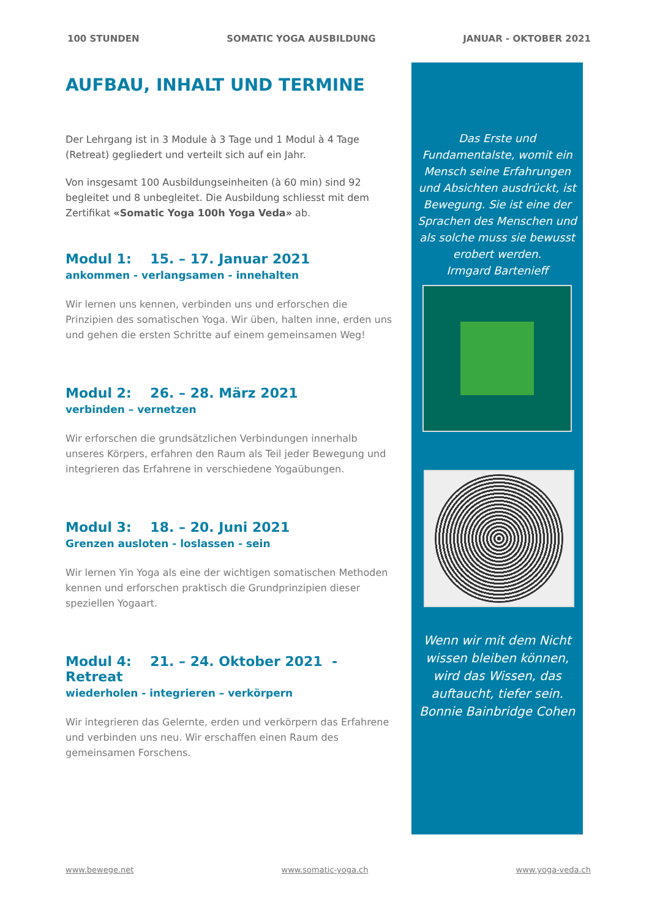100 STUNDEN SOMATIC YOGA AUSBILDUNG JANUAR - OKTOBER 2021
AUFBAU, INHALT UND TERMINE
Der Lehrgang ist in 3 Module à 3 Tage und 1 Modul à 4 Tage (Retreat) gegliedert und verteilt sich auf ein Jahr.
Von insgesamt 100 Ausbildungseinheiten (à 60 min) sind 92 begleitet und 8 unbegleitet. Die Ausbildung schliesst mit dem Zertifikat «Somatic Yoga 100h Yoga Veda» ab.
Modul 1: 15. – 17. Januar 2021
ankommen - verlangsamen - innehalten
Wir lernen uns kennen, verbinden uns und erforschen die Prinzipien des somatischen Yoga. Wir üben, halten inne, erden uns und gehen die ersten Schritte auf einem gemeinsamen Weg!
Modul 2: 26. – 28. März 2021
verbinden – vernetzen
Wir erforschen die grundsätzlichen Verbindungen innerhalb unseres Körpers, erfahren den Raum als Teil jeder Bewegung und integrieren das Erfahrene in verschiedene Yogaübungen.
Modul 3: 18. – 20. Juni 2021
Grenzen ausloten - loslassen - sein
Wir lernen Yin Yoga als eine der wichtigen somatischen Methoden kennen und erforschen praktisch die Grundprinzipien dieser speziellen Yogaart.
Modul 4: 21. – 24. Oktober 2021 - Retreat
wiederholen - integrieren – verkörpern
Wir integrieren das Gelernte, erden und verkörpern das Erfahrene und verbinden uns neu. Wir erschaffen einen Raum des gemeinsamen Forschens.
Das Erste und Fundamentalste, womit ein Mensch seine Erfahrungen und Absichten ausdrückt, ist Bewegung. Sie ist eine der Sprachen des Menschen und als solche muss sie bewusst erobert werden.
Irmgard Bartenieff
Wenn wir mit dem Nicht wissen bleiben können, wird das Wissen, das auftaucht, tiefer sein.
Bonnie Bainbridge Cohen
www.bewege.net www.somatic-yoga.ch www.yoga-veda.ch